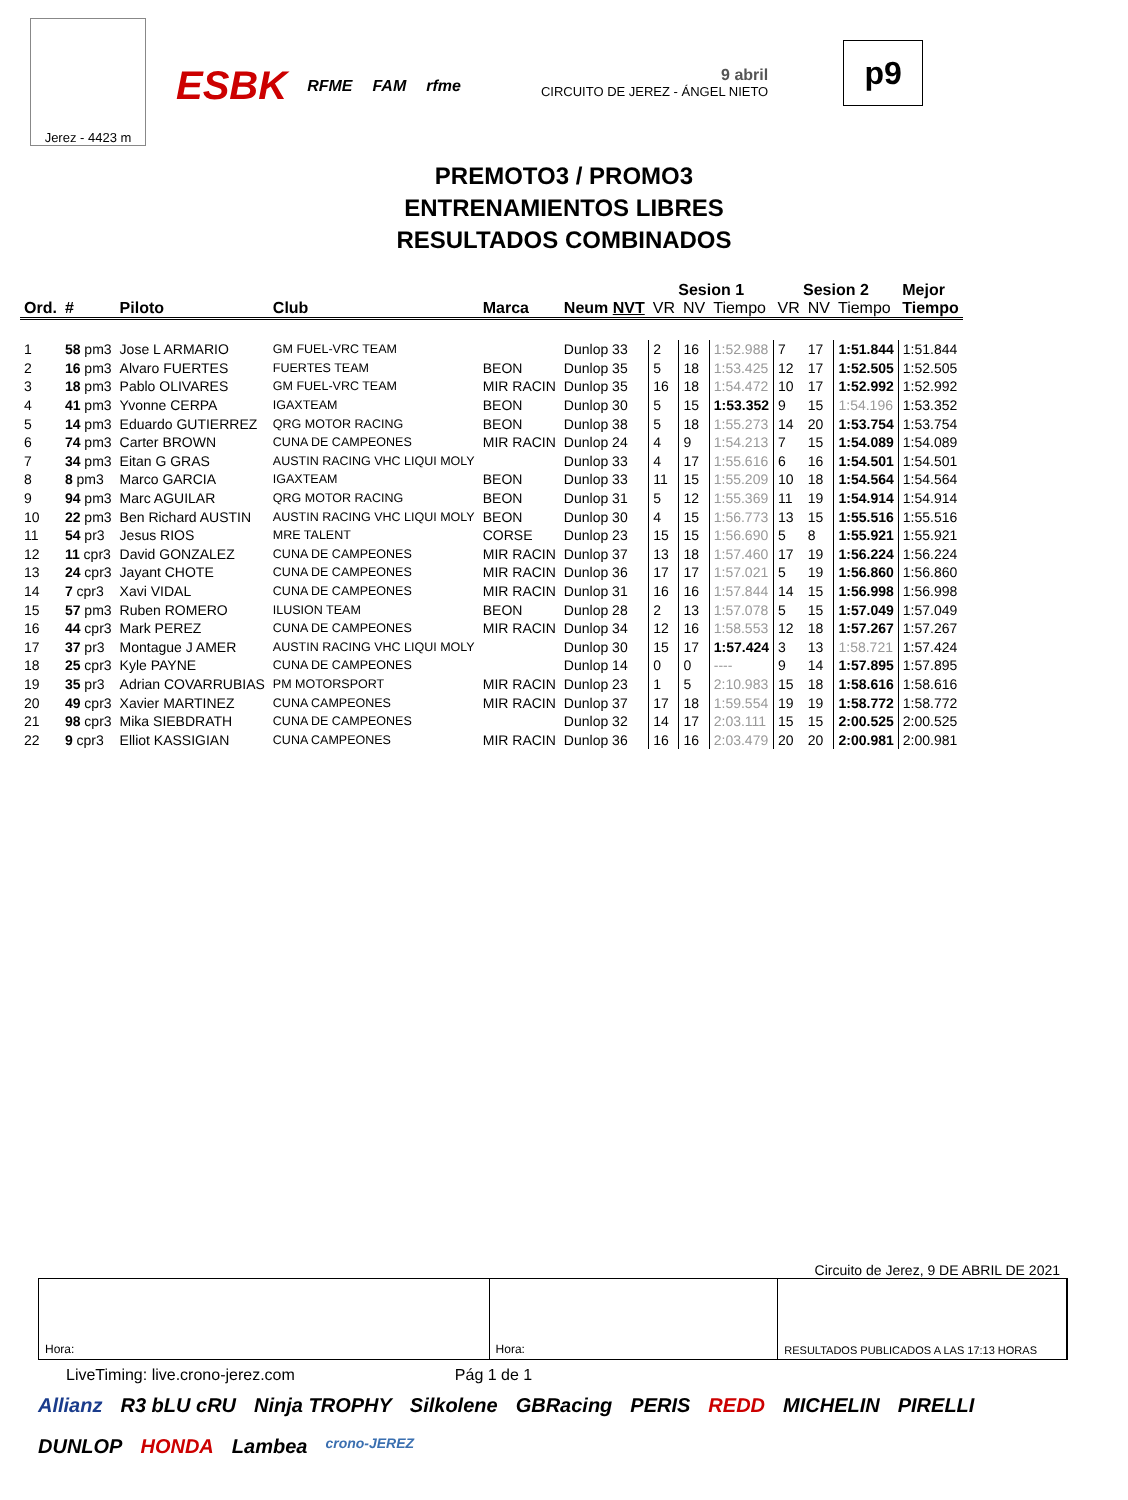Jerez - 4423 m
ESBK RFME FAM rfme
9 abril
CIRCUITO DE JEREZ - ÁNGEL NIETO
p9
PREMOTO3 / PROMO3
ENTRENAMIENTOS LIBRES
RESULTADOS COMBINADOS
| | | | | | | Sesion 1 | | | Sesion 2 | | | Mejor |
| --- | --- | --- | --- | --- | --- | --- | --- | --- | --- | --- | --- | --- |
| Ord. | # | Piloto | Club | Marca | Neum NVT | VR | NV | Tiempo | VR | NV | Tiempo | Tiempo |
| 1 | 58 pm3 | Jose L ARMARIO | GM FUEL-VRC TEAM | | Dunlop 33 | 2 | 16 | 1:52.988 | 7 | 17 | 1:51.844 | 1:51.844 |
| 2 | 16 pm3 | Alvaro FUERTES | FUERTES TEAM | BEON | Dunlop 35 | 5 | 18 | 1:53.425 | 12 | 17 | 1:52.505 | 1:52.505 |
| 3 | 18 pm3 | Pablo OLIVARES | GM FUEL-VRC TEAM | MIR RACIN | Dunlop 35 | 16 | 18 | 1:54.472 | 10 | 17 | 1:52.992 | 1:52.992 |
| 4 | 41 pm3 | Yvonne CERPA | IGAXTEAM | BEON | Dunlop 30 | 5 | 15 | 1:53.352 | 9 | 15 | 1:54.196 | 1:53.352 |
| 5 | 14 pm3 | Eduardo GUTIERREZ | QRG MOTOR RACING | BEON | Dunlop 38 | 5 | 18 | 1:55.273 | 14 | 20 | 1:53.754 | 1:53.754 |
| 6 | 74 pm3 | Carter BROWN | CUNA DE CAMPEONES | MIR RACIN | Dunlop 24 | 4 | 9 | 1:54.213 | 7 | 15 | 1:54.089 | 1:54.089 |
| 7 | 34 pm3 | Eitan G GRAS | AUSTIN RACING VHC LIQUI MOLY | | Dunlop 33 | 4 | 17 | 1:55.616 | 6 | 16 | 1:54.501 | 1:54.501 |
| 8 | 8 pm3 | Marco GARCIA | IGAXTEAM | BEON | Dunlop 33 | 11 | 15 | 1:55.209 | 10 | 18 | 1:54.564 | 1:54.564 |
| 9 | 94 pm3 | Marc AGUILAR | QRG MOTOR RACING | BEON | Dunlop 31 | 5 | 12 | 1:55.369 | 11 | 19 | 1:54.914 | 1:54.914 |
| 10 | 22 pm3 | Ben Richard AUSTIN | AUSTIN RACING VHC LIQUI MOLY | BEON | Dunlop 30 | 4 | 15 | 1:56.773 | 13 | 15 | 1:55.516 | 1:55.516 |
| 11 | 54 pr3 | Jesus RIOS | MRE TALENT | CORSE | Dunlop 23 | 15 | 15 | 1:56.690 | 5 | 8 | 1:55.921 | 1:55.921 |
| 12 | 11 cpr3 | David GONZALEZ | CUNA DE CAMPEONES | MIR RACIN | Dunlop 37 | 13 | 18 | 1:57.460 | 17 | 19 | 1:56.224 | 1:56.224 |
| 13 | 24 cpr3 | Jayant CHOTE | CUNA DE CAMPEONES | MIR RACIN | Dunlop 36 | 17 | 17 | 1:57.021 | 5 | 19 | 1:56.860 | 1:56.860 |
| 14 | 7 cpr3 | Xavi VIDAL | CUNA DE CAMPEONES | MIR RACIN | Dunlop 31 | 16 | 16 | 1:57.844 | 14 | 15 | 1:56.998 | 1:56.998 |
| 15 | 57 pm3 | Ruben ROMERO | ILUSION TEAM | BEON | Dunlop 28 | 2 | 13 | 1:57.078 | 5 | 15 | 1:57.049 | 1:57.049 |
| 16 | 44 cpr3 | Mark PEREZ | CUNA DE CAMPEONES | MIR RACIN | Dunlop 34 | 12 | 16 | 1:58.553 | 12 | 18 | 1:57.267 | 1:57.267 |
| 17 | 37 pr3 | Montague J AMER | AUSTIN RACING VHC LIQUI MOLY | | Dunlop 30 | 15 | 17 | 1:57.424 | 3 | 13 | 1:58.721 | 1:57.424 |
| 18 | 25 cpr3 | Kyle PAYNE | CUNA DE CAMPEONES | | Dunlop 14 | 0 | 0 | ---- | 9 | 14 | 1:57.895 | 1:57.895 |
| 19 | 35 pr3 | Adrian COVARRUBIAS | PM MOTORSPORT | MIR RACIN | Dunlop 23 | 1 | 5 | 2:10.983 | 15 | 18 | 1:58.616 | 1:58.616 |
| 20 | 49 cpr3 | Xavier MARTINEZ | CUNA CAMPEONES | MIR RACIN | Dunlop 37 | 17 | 18 | 1:59.554 | 19 | 19 | 1:58.772 | 1:58.772 |
| 21 | 98 cpr3 | Mika SIEBDRATH | CUNA DE CAMPEONES | | Dunlop 32 | 14 | 17 | 2:03.111 | 15 | 15 | 2:00.525 | 2:00.525 |
| 22 | 9 cpr3 | Elliot KASSIGIAN | CUNA CAMPEONES | MIR RACIN | Dunlop 36 | 16 | 16 | 2:03.479 | 20 | 20 | 2:00.981 | 2:00.981 |
Circuito de Jerez, 9 DE ABRIL DE 2021
Hora: Hora: RESULTADOS PUBLICADOS A LAS 17:13 HORAS
LiveTiming: live.crono-jerez.com Pág 1 de 1
Allianz R3 bLU cRU Ninja TROPHY Silkolene GBRacing PERIS REDD MICHELIN PIRELLI DUNLOP HONDA Lambea crono-JEREZ